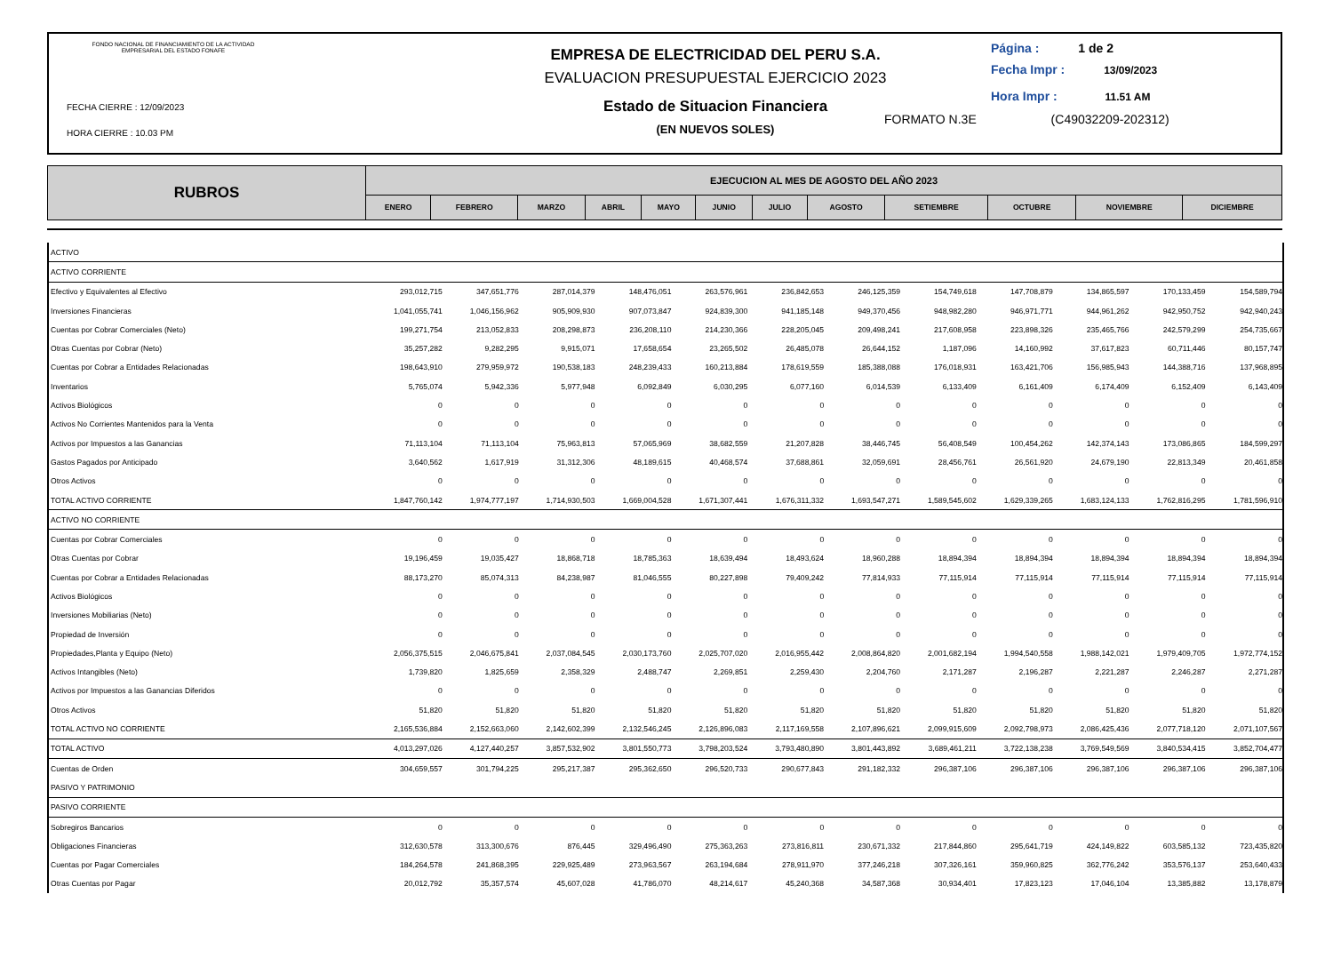FONDO NACIONAL DE FINANCIAMIENTO DE LA ACTIVIDAD
EMPRESARIAL DEL ESTADO FONAFE
FECHA CIERRE : 12/09/2023
HORA CIERRE : 10.03 PM
EMPRESA DE ELECTRICIDAD DEL PERU S.A.
EVALUACION PRESUPUESTAL EJERCICIO 2023
Estado de Situacion Financiera
(EN NUEVOS SOLES)
Página : 1 de 2
Fecha Impr : 13/09/2023
Hora Impr : 11.51 AM
FORMATO N.3E (C49032209-202312)
| RUBROS | EJECUCION AL MES DE AGOSTO DEL AÑO 2023 | | | | | | | | | | | |
| --- | --- | --- | --- | --- | --- | --- | --- | --- | --- | --- | --- | --- |
| | ENERO | FEBRERO | MARZO | ABRIL | MAYO | JUNIO | JULIO | AGOSTO | SETIEMBRE | OCTUBRE | NOVIEMBRE | DICIEMBRE |
| ACTIVO | | | | | | | | | | | | |
| ACTIVO CORRIENTE | | | | | | | | | | | | |
| Efectivo y Equivalentes al Efectivo | 293,012,715 | 347,651,776 | 287,014,379 | 148,476,051 | 263,576,961 | 236,842,653 | 246,125,359 | 154,749,618 | 147,708,879 | 134,865,597 | 170,133,459 | 154,589,794 |
| Inversiones Financieras | 1,041,055,741 | 1,046,156,962 | 905,909,930 | 907,073,847 | 924,839,300 | 941,185,148 | 949,370,456 | 948,982,280 | 946,971,771 | 944,961,262 | 942,950,752 | 942,940,243 |
| Cuentas por Cobrar Comerciales (Neto) | 199,271,754 | 213,052,833 | 208,298,873 | 236,208,110 | 214,230,366 | 228,205,045 | 209,498,241 | 217,608,958 | 223,898,326 | 235,465,766 | 242,579,299 | 254,735,667 |
| Otras Cuentas por Cobrar (Neto) | 35,257,282 | 9,282,295 | 9,915,071 | 17,658,654 | 23,265,502 | 26,485,078 | 26,644,152 | 1,187,096 | 14,160,992 | 37,617,823 | 60,711,446 | 80,157,747 |
| Cuentas por Cobrar a Entidades Relacionadas | 198,643,910 | 279,959,972 | 190,538,183 | 248,239,433 | 160,213,884 | 178,619,559 | 185,388,088 | 176,018,931 | 163,421,706 | 156,985,943 | 144,388,716 | 137,968,895 |
| Inventarios | 5,765,074 | 5,942,336 | 5,977,948 | 6,092,849 | 6,030,295 | 6,077,160 | 6,014,539 | 6,133,409 | 6,161,409 | 6,174,409 | 6,152,409 | 6,143,409 |
| Activos Biológicos | 0 | 0 | 0 | 0 | 0 | 0 | 0 | 0 | 0 | 0 | 0 | 0 |
| Activos No Corrientes Mantenidos para la Venta | 0 | 0 | 0 | 0 | 0 | 0 | 0 | 0 | 0 | 0 | 0 | 0 |
| Activos por Impuestos a las Ganancias | 71,113,104 | 71,113,104 | 75,963,813 | 57,065,969 | 38,682,559 | 21,207,828 | 38,446,745 | 56,408,549 | 100,454,262 | 142,374,143 | 173,086,865 | 184,599,297 |
| Gastos Pagados por Anticipado | 3,640,562 | 1,617,919 | 31,312,306 | 48,189,615 | 40,468,574 | 37,688,861 | 32,059,691 | 28,456,761 | 26,561,920 | 24,679,190 | 22,813,349 | 20,461,858 |
| Otros Activos | 0 | 0 | 0 | 0 | 0 | 0 | 0 | 0 | 0 | 0 | 0 | 0 |
| TOTAL ACTIVO CORRIENTE | 1,847,760,142 | 1,974,777,197 | 1,714,930,503 | 1,669,004,528 | 1,671,307,441 | 1,676,311,332 | 1,693,547,271 | 1,589,545,602 | 1,629,339,265 | 1,683,124,133 | 1,762,816,295 | 1,781,596,910 |
| ACTIVO NO CORRIENTE | | | | | | | | | | | | |
| Cuentas por Cobrar Comerciales | 0 | 0 | 0 | 0 | 0 | 0 | 0 | 0 | 0 | 0 | 0 | 0 |
| Otras Cuentas por Cobrar | 19,196,459 | 19,035,427 | 18,868,718 | 18,785,363 | 18,639,494 | 18,493,624 | 18,960,288 | 18,894,394 | 18,894,394 | 18,894,394 | 18,894,394 | 18,894,394 |
| Cuentas por Cobrar a Entidades Relacionadas | 88,173,270 | 85,074,313 | 84,238,987 | 81,046,555 | 80,227,898 | 79,409,242 | 77,814,933 | 77,115,914 | 77,115,914 | 77,115,914 | 77,115,914 | 77,115,914 |
| Activos Biológicos | 0 | 0 | 0 | 0 | 0 | 0 | 0 | 0 | 0 | 0 | 0 | 0 |
| Inversiones Mobiliarias (Neto) | 0 | 0 | 0 | 0 | 0 | 0 | 0 | 0 | 0 | 0 | 0 | 0 |
| Propiedad de Inversión | 0 | 0 | 0 | 0 | 0 | 0 | 0 | 0 | 0 | 0 | 0 | 0 |
| Propiedades,Planta y Equipo (Neto) | 2,056,375,515 | 2,046,675,841 | 2,037,084,545 | 2,030,173,760 | 2,025,707,020 | 2,016,955,442 | 2,008,864,820 | 2,001,682,194 | 1,994,540,558 | 1,988,142,021 | 1,979,409,705 | 1,972,774,152 |
| Activos Intangibles (Neto) | 1,739,820 | 1,825,659 | 2,358,329 | 2,488,747 | 2,269,851 | 2,259,430 | 2,204,760 | 2,171,287 | 2,196,287 | 2,221,287 | 2,246,287 | 2,271,287 |
| Activos por Impuestos a las Ganancias Diferidos | 0 | 0 | 0 | 0 | 0 | 0 | 0 | 0 | 0 | 0 | 0 | 0 |
| Otros Activos | 51,820 | 51,820 | 51,820 | 51,820 | 51,820 | 51,820 | 51,820 | 51,820 | 51,820 | 51,820 | 51,820 | 51,820 |
| TOTAL ACTIVO NO CORRIENTE | 2,165,536,884 | 2,152,663,060 | 2,142,602,399 | 2,132,546,245 | 2,126,896,083 | 2,117,169,558 | 2,107,896,621 | 2,099,915,609 | 2,092,798,973 | 2,086,425,436 | 2,077,718,120 | 2,071,107,567 |
| TOTAL ACTIVO | 4,013,297,026 | 4,127,440,257 | 3,857,532,902 | 3,801,550,773 | 3,798,203,524 | 3,793,480,890 | 3,801,443,892 | 3,689,461,211 | 3,722,138,238 | 3,769,549,569 | 3,840,534,415 | 3,852,704,477 |
| Cuentas de Orden | 304,659,557 | 301,794,225 | 295,217,387 | 295,362,650 | 296,520,733 | 290,677,843 | 291,182,332 | 296,387,106 | 296,387,106 | 296,387,106 | 296,387,106 | 296,387,106 |
| PASIVO Y PATRIMONIO | | | | | | | | | | | | |
| PASIVO CORRIENTE | | | | | | | | | | | | |
| Sobregiros Bancarios | 0 | 0 | 0 | 0 | 0 | 0 | 0 | 0 | 0 | 0 | 0 | 0 |
| Obligaciones Financieras | 312,630,578 | 313,300,676 | 876,445 | 329,496,490 | 275,363,263 | 273,816,811 | 230,671,332 | 217,844,860 | 295,641,719 | 424,149,822 | 603,585,132 | 723,435,820 |
| Cuentas por Pagar Comerciales | 184,264,578 | 241,868,395 | 229,925,489 | 273,963,567 | 263,194,684 | 278,911,970 | 377,246,218 | 307,326,161 | 359,960,825 | 362,776,242 | 353,576,137 | 253,640,433 |
| Otras Cuentas por Pagar | 20,012,792 | 35,357,574 | 45,607,028 | 41,786,070 | 48,214,617 | 45,240,368 | 34,587,368 | 30,934,401 | 17,823,123 | 17,046,104 | 13,385,882 | 13,178,879 |